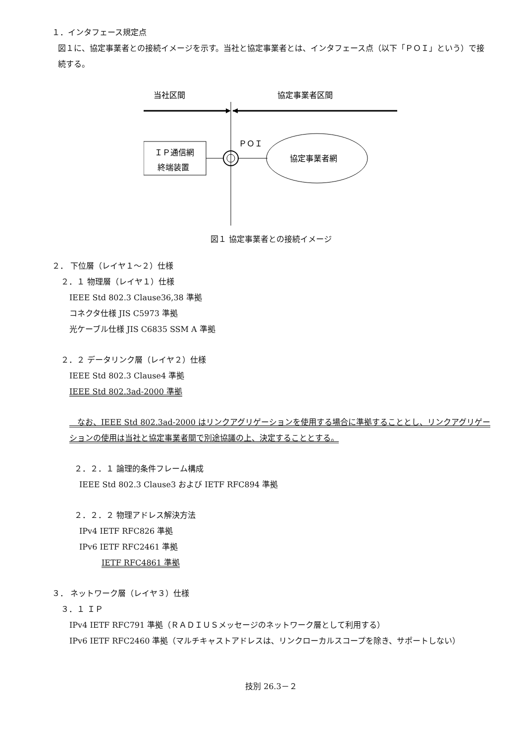１．インタフェース規定点
図１に、協定事業者との接続イメージを示す。当社と協定事業者とは、インタフェース点（以下「ＰＯＩ」という）で接続する。
当社区間
協定事業者区間
ＩＰ通信網
終端装置
ＰＯＩ
協定事業者網
図１ 協定事業者との接続イメージ
２． 下位層（レイヤ１～２）仕様
２．１ 物理層（レイヤ１）仕様
IEEE Std 802.3 Clause36,38 準拠
コネクタ仕様 JIS C5973 準拠
光ケーブル仕様 JIS C6835 SSM A 準拠
２．２ データリンク層（レイヤ２）仕様
IEEE Std 802.3 Clause4 準拠
IEEE Std 802.3ad-2000 準拠
　なお、IEEE Std 802.3ad-2000 はリンクアグリゲーションを使用する場合に準拠することとし、リンクアグリゲーションの使用は当社と協定事業者間で別途協議の上、決定することとする。
２．２．１ 論理的条件フレーム構成
IEEE Std 802.3 Clause3 および IETF RFC894 準拠
２．２．２ 物理アドレス解決方法
IPv4 IETF RFC826 準拠
IPv6 IETF RFC2461 準拠
IETF RFC4861 準拠
３． ネットワーク層（レイヤ３）仕様
３．１ ＩＰ
IPv4 IETF RFC791 準拠（ＲＡＤＩＵＳメッセージのネットワーク層として利用する）
IPv6 IETF RFC2460 準拠（マルチキャストアドレスは、リンクローカルスコープを除き、サポートしない）
技別 26.3－２